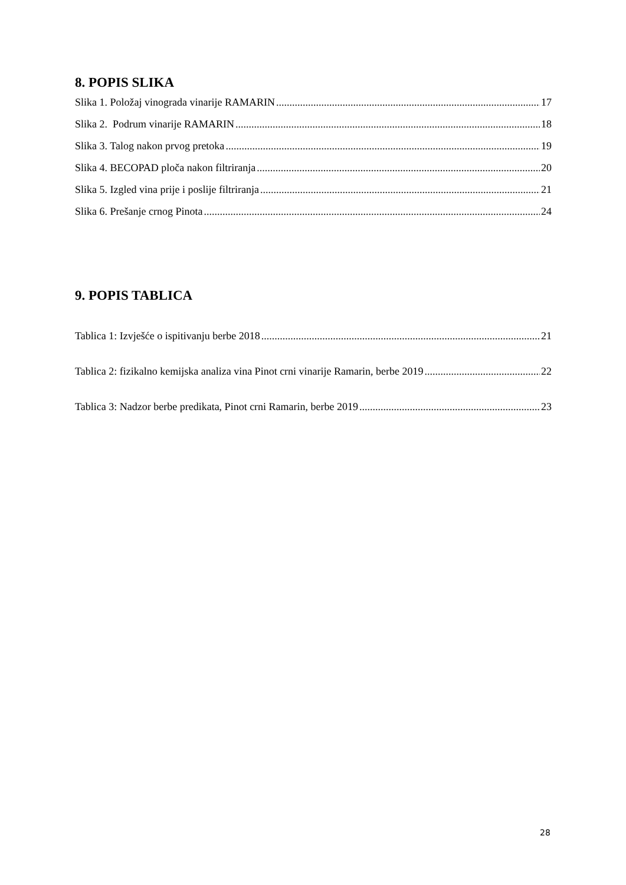8. POPIS SLIKA
Slika 1. Položaj vinograda vinarije RAMARIN 17
Slika 2. Podrum vinarije RAMARIN 18
Slika 3. Talog nakon prvog pretoka 19
Slika 4. BECOPAD ploča nakon filtriranja 20
Slika 5. Izgled vina prije i poslije filtriranja 21
Slika 6. Prešanje crnog Pinota 24
9. POPIS TABLICA
Tablica 1: Izvješće o ispitivanju berbe 2018 21
Tablica 2: fizikalno kemijska analiza vina Pinot crni vinarije Ramarin, berbe 2019 22
Tablica 3: Nadzor berbe predikata, Pinot crni Ramarin, berbe 2019 23
28